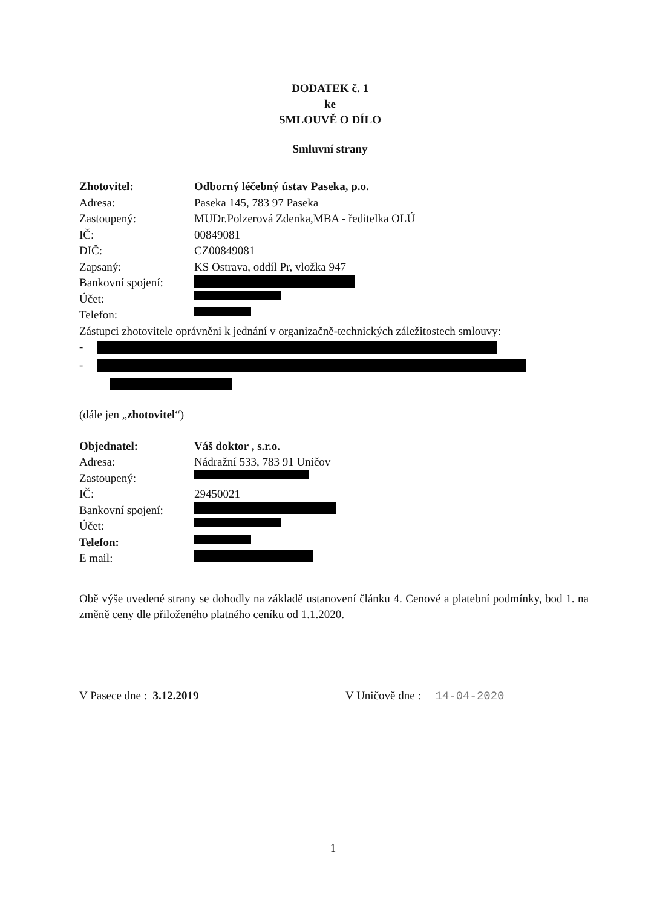DODATEK č. 1
ke
SMLOUVĚ O DÍLO
Smluvní strany
Zhotovitel: Odborný léčebný ústav Paseka, p.o.
Adresa: Paseka 145, 783 97 Paseka
Zastoupený: MUDr.Polzerová Zdenka,MBA - ředitelka OLÚ
IČ: 00849081
DIČ: CZ00849081
Zapsaný: KS Ostrava, oddíl Pr, vložka 947
Bankovní spojení:
Účet:
Telefon:
Zástupci zhotovitele oprávněni k jednání v organizačně-technických záležitostech smlouvy:
-
-
(dále jen „zhotovitel“)
Objednatel: Váš doktor , s.r.o.
Adresa: Nádražní 533, 783 91 Uničov
Zastoupený:
IČ: 29450021
Bankovní spojení:
Účet:
Telefon:
E mail:
Obě výše uvedené strany se dohodly na základě ustanovení článku 4. Cenové a platební podmínky, bod 1. na změně ceny dle přiloženého platného ceníku od 1.1.2020.
V Pasece dne : 3.12.2019 V Uničově dne : 14-04-2020
1